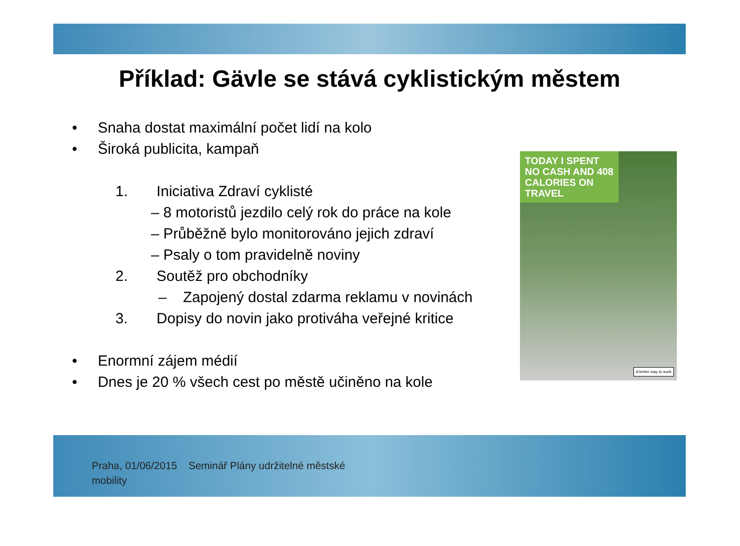Příklad: Gävle se stává cyklistickým městem
• Snaha dostat maximální počet lidí na kolo
• Široká publicita, kampaň
1. Iniciativa Zdraví cyklisté
– 8 motoristů jezdilo celý rok do práce na kole
– Průběžně bylo monitorováno jejich zdraví
– Psaly o tom pravidelně noviny
2. Soutěž pro obchodníky
– Zapojený dostal zdarma reklamu v novinách
3. Dopisy do novin jako protiváha veřejné kritice
• Enormní zájem médií
• Dnes je 20 % všech cest po městě učiněno na kole
TODAY I SPENT NO CASH AND 408 CALORIES ON TRAVEL
A better way to work
Praha, 01/06/2015 Seminář Plány udržitelné městské
mobility